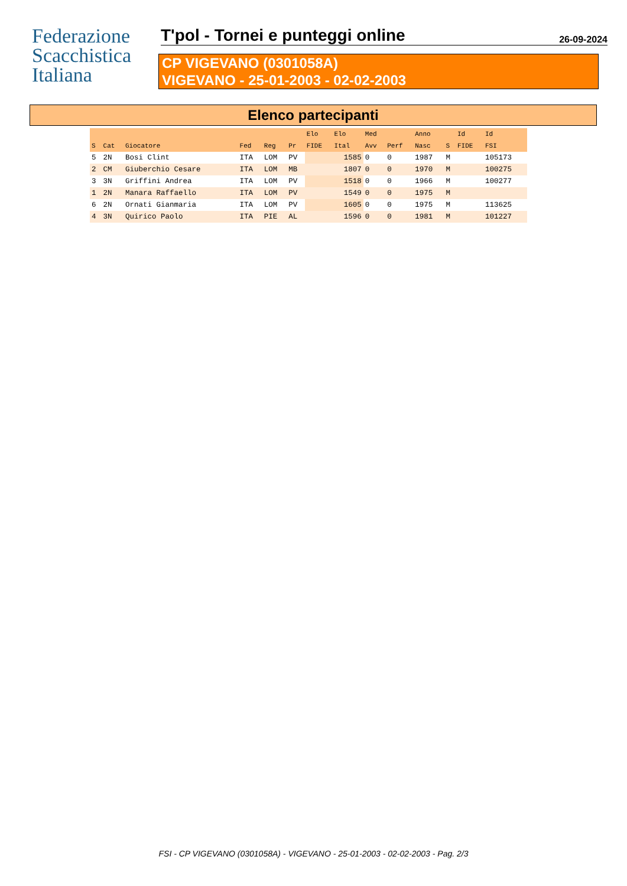Federazione
Scacchistica
Italiana
T'pol - Tornei e punteggi online
26-09-2024
CP VIGEVANO (0301058A)
VIGEVANO - 25-01-2003 - 02-02-2003
Elenco partecipanti
| | | | | | | Elo | Elo | Med | | Anno | | Id | Id |
| --- | --- | --- | --- | --- | --- | --- | --- | --- | --- | --- | --- | --- | --- |
| S | Cat | Giocatore | Fed | Reg | Pr | FIDE | Ital | Avv | Perf | Nasc | S | FIDE | FSI |
| 5 | 2N | Bosi Clint | ITA | LOM | PV | | 1585 | 0 | 0 | 1987 | M | | 105173 |
| 2 | CM | Giuberchio Cesare | ITA | LOM | MB | | 1807 | 0 | 0 | 1970 | M | | 100275 |
| 3 | 3N | Griffini Andrea | ITA | LOM | PV | | 1518 | 0 | 0 | 1966 | M | | 100277 |
| 1 | 2N | Manara Raffaello | ITA | LOM | PV | | 1549 | 0 | 0 | 1975 | M | | |
| 6 | 2N | Ornati Gianmaria | ITA | LOM | PV | | 1605 | 0 | 0 | 1975 | M | | 113625 |
| 4 | 3N | Quirico Paolo | ITA | PIE | AL | | 1596 | 0 | 0 | 1981 | M | | 101227 |
FSI - CP VIGEVANO (0301058A) - VIGEVANO - 25-01-2003 - 02-02-2003 - Pag. 2/3